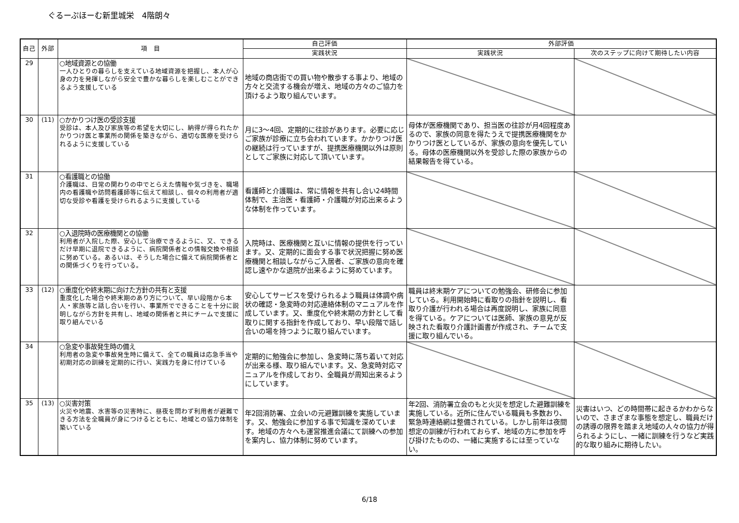ぐるーぷほーむ新里城栄　4階朗々
| 自己 | 外部 | 項 目 | 自己評価 | 外部評価 | |
| --- | --- | --- | --- | --- | --- |
| | | | 実践状況 | 実践状況 | 次のステップに向けて期待したい内容 |
| 29 | | ○地域資源との協働 一人ひとりの暮らしを支えている地域資源を把握し、本人が心身の力を発揮しながら安全で豊かな暮らしを楽しむことができるよう支援している | 地域の商店街での買い物や散歩する事より、地域の方々と交流する機会が増え、地域の方々のご協力を頂けるよう取り組んでいます。 | | |
| 30 | (11) | ○かかりつけ医の受診支援 受診は、本人及び家族等の希望を大切にし、納得が得られたかかりつけ医と事業所の関係を築きながら、適切な医療を受けられるように支援している | 月に3～4回、定期的に往診があります。必要に応じご家族が診療に立ち会われています。かかりつけ医の継続は行っていますが、提携医療機関以外は原則としてご家族に対応して頂いています。 | 母体が医療機関であり、担当医の往診が月4回程度あるので、家族の同意を得たうえで提携医療機関をかかりつけ医としているが、家族の意向を優先している。母体の医療機関以外を受診した際の家族からの結果報告を得ている。 | |
| 31 | | ○看護職との協働 介護職は、日常の関わりの中でとらえた情報や気づきを、職場内の看護職や訪問看護師等に伝えて相談し、個々の利用者が適切な受診や看護を受けられるように支援している | 看護師と介護職は、常に情報を共有し合い24時間体制で、主治医・看護師・介護職が対応出来るような体制を作っています。 | | |
| 32 | | ○入退院時の医療機関との協働 利用者が入院した際、安心して治療できるように、又、できるだけ早期に退院できるように、病院関係者との情報交換や相談に努めている。あるいは、そうした場合に備えて病院関係者との関係づくりを行っている。 | 入院時は、医療機関と互いに情報の提供を行っています。又、定期的に面会する事で状況把握に努め医療機関と相談しながらご入居者、ご家族の意向を確認し速やかな退院が出来るように努めています。 | | |
| 33 | (12) | ○重度化や終末期に向けた方針の共有と支援 重度化した場合や終末期のあり方について、早い段階から本人・家族等と話し合いを行い、事業所でできることを十分に説明しながら方針を共有し、地域の関係者と共にチームで支援に取り組んでいる | 安心してサービスを受けられるよう職員は体調や病状の確認・急変時の対応連絡体制のマニュアルを作成しています。又、重度化や終末期の方針として看取りに関する指針を作成しており、早い段階で話し合いの場を持つように取り組んでいます。 | 職員は終末期ケアについての勉強会、研修会に参加している。利用開始時に看取りの指針を説明し、看取り介護が行われる場合は再度説明し、家族に同意を得ている。ケアについては医師、家族の意見が反映された看取り介護計画書が作成され、チームで支援に取り組んでいる。 | |
| 34 | | ○急変や事故発生時の備え 利用者の急変や事故発生時に備えて、全ての職員は応急手当や初期対応の訓練を定期的に行い、実践力を身に付けている | 定期的に勉強会に参加し、急変時に落ち着いて対応が出来る様、取り組んでいます。又、急変時対応マニュアルを作成しており、全職員が周知出来るようにしています。 | | |
| 35 | (13) | ○災害対策 火災や地震、水害等の災害時に、昼夜を問わず利用者が避難できる方法を全職員が身につけるとともに、地域との協力体制を築いている | 年2回消防署、立会いの元避難訓練を実施しています。又、勉強会に参加する事で知識を深めています。地域の方々へも運営推進会議にて訓練への参加を案内し、協力体制に努めています。 | 年2回、消防署立会のもと火災を想定した避難訓練を実施している。近所に住んでいる職員も多数おり、緊急時連絡網は整備されている。しかし前年は夜間想定の訓練が行われておらず、地域の方に参加を呼び掛けたものの、一緒に実施するには至っていない。 | 災害はいつ、どの時間帯に起きるかわからないので、さまざまな事態を想定し、職員だけの誘導の限界を踏まえ地域の人々の協力が得られるようにし、一緒に訓練を行うなど実践的な取り組みに期待したい。 |
6/18